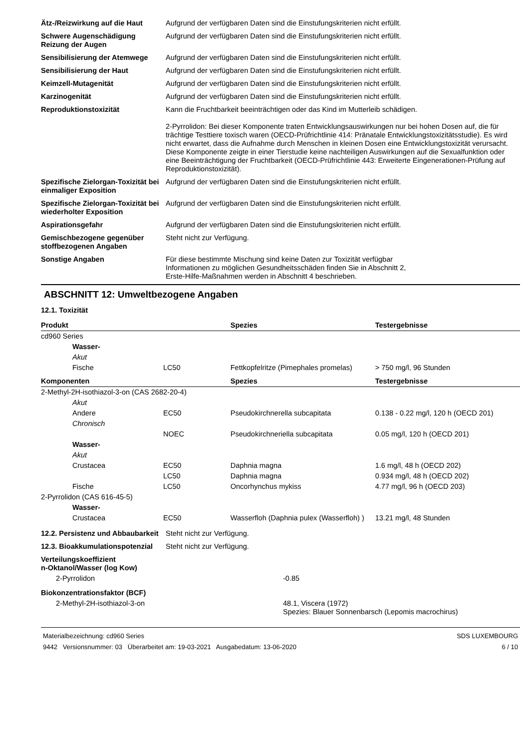| Ätz-/Reizwirkung auf die Haut | Aufgrund der verfügbaren Daten sind die Einstufungskriterien nicht erfüllt. |
| Schwere Augenschädigung Reizung der Augen | Aufgrund der verfügbaren Daten sind die Einstufungskriterien nicht erfüllt. |
| Sensibilisierung der Atemwege | Aufgrund der verfügbaren Daten sind die Einstufungskriterien nicht erfüllt. |
| Sensibilisierung der Haut | Aufgrund der verfügbaren Daten sind die Einstufungskriterien nicht erfüllt. |
| Keimzell-Mutagenität | Aufgrund der verfügbaren Daten sind die Einstufungskriterien nicht erfüllt. |
| Karzinogenität | Aufgrund der verfügbaren Daten sind die Einstufungskriterien nicht erfüllt. |
| Reproduktionstoxizität | Kann die Fruchtbarkeit beeinträchtigen oder das Kind im Mutterleib schädigen. 2-Pyrrolidon: Bei dieser Komponente traten Entwicklungsauswirkungen nur bei hohen Dosen auf, die für trächtige Testtiere toxisch waren (OECD-Prüfrichtlinie 414: Pränatale Entwicklungstoxizitätsstudie). Es wird nicht erwartet, dass die Aufnahme durch Menschen in kleinen Dosen eine Entwicklungstoxizität verursacht. Diese Komponente zeigte in einer Tierstudie keine nachteiligen Auswirkungen auf die Sexualfunktion oder eine Beeinträchtigung der Fruchtbarkeit (OECD-Prüfrichtlinie 443: Erweiterte Eingenerationen-Prüfung auf Reproduktionstoxizität). |
| Spezifische Zielorgan-Toxizität bei einmaliger Exposition | Aufgrund der verfügbaren Daten sind die Einstufungskriterien nicht erfüllt. |
| Spezifische Zielorgan-Toxizität bei wiederholter Exposition | Aufgrund der verfügbaren Daten sind die Einstufungskriterien nicht erfüllt. |
| Aspirationsgefahr | Aufgrund der verfügbaren Daten sind die Einstufungskriterien nicht erfüllt. |
| Gemischbezogene gegenüber stoffbezogenen Angaben | Steht nicht zur Verfügung. |
| Sonstige Angaben | Für diese bestimmte Mischung sind keine Daten zur Toxizität verfügbar Informationen zu möglichen Gesundheitsschäden finden Sie in Abschnitt 2, Erste-Hilfe-Maßnahmen werden in Abschnitt 4 beschrieben. |
ABSCHNITT 12: Umweltbezogene Angaben
12.1. Toxizität
| Produkt | | Spezies | Testergebnisse |
| --- | --- | --- | --- |
| cd960 Series | | | |
| Wasser- | | | |
| Akut | | | |
| Fische | LC50 | Fettkopfelritze (Pimephales promelas) | > 750 mg/l, 96 Stunden |
| Komponenten | | Spezies | Testergebnisse |
| 2-Methyl-2H-isothiazol-3-on (CAS 2682-20-4) | | | |
| Akut | | | |
| Andere | EC50 | Pseudokirchnerella subcapitata | 0.138 - 0.22 mg/l, 120 h (OECD 201) |
| Chronisch | | | |
| | NOEC | Pseudokirchneriella subcapitata | 0.05 mg/l, 120 h (OECD 201) |
| Wasser- | | | |
| Akut | | | |
| Crustacea | EC50 | Daphnia magna | 1.6 mg/l, 48 h (OECD 202) |
| | LC50 | Daphnia magna | 0.934 mg/l, 48 h (OECD 202) |
| Fische | LC50 | Oncorhynchus mykiss | 4.77 mg/l, 96 h (OECD 203) |
| 2-Pyrrolidon (CAS 616-45-5) | | | |
| Wasser- | | | |
| Crustacea | EC50 | Wasserfloh (Daphnia pulex (Wasserfloh) ) | 13.21 mg/l, 48 Stunden |
| 12.2. Persistenz und Abbaubarkeit | Steht nicht zur Verfügung. |
| 12.3. Bioakkumulationspotenzial | Steht nicht zur Verfügung. |
| Verteilungskoeffizient n-Oktanol/Wasser (log Kow) | |
| 2-Pyrrolidon | -0.85 |
| Biokonzentrationsfaktor (BCF) | |
| 2-Methyl-2H-isothiazol-3-on | 48.1, Viscera (1972) Spezies: Blauer Sonnenbarsch (Lepomis macrochirus) |
Materialbezeichnung: cd960 Series
9442 Versionsnummer: 03 Überarbeitet am: 19-03-2021 Ausgabedatum: 13-06-2020
SDS LUXEMBOURG
6 / 10